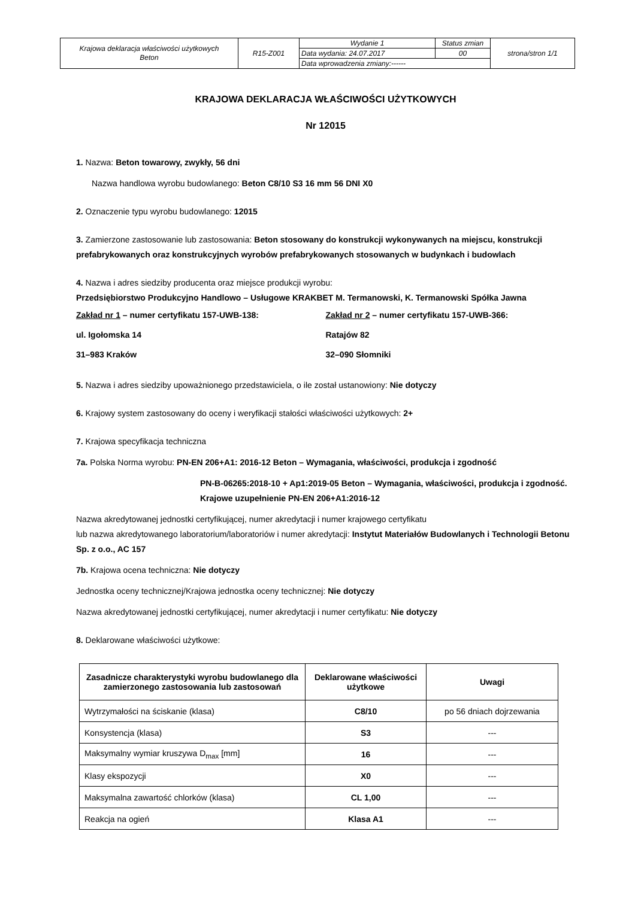| Krajowa deklaracja właściwości użytkowych Beton | R15-Z001 | Wydanie 1 | Status zmian | strona/stron 1/1 |
| | | Data wydania: 24.07.2017 | 00 | |
| | | Data wprowadzenia zmiany:------ | | |
KRAJOWA DEKLARACJA WŁAŚCIWOŚCI UŻYTKOWYCH
Nr 12015
1. Nazwa: Beton towarowy, zwykły, 56 dni
Nazwa handlowa wyrobu budowlanego: Beton C8/10 S3 16 mm 56 DNI X0
2. Oznaczenie typu wyrobu budowlanego: 12015
3. Zamierzone zastosowanie lub zastosowania: Beton stosowany do konstrukcji wykonywanych na miejscu, konstrukcji prefabrykowanych oraz konstrukcyjnych wyrobów prefabrykowanych stosowanych w budynkach i budowlach
4. Nazwa i adres siedziby producenta oraz miejsce produkcji wyrobu:
Przedsiębiorstwo Produkcyjno Handlowo – Usługowe KRAKBET M. Termanowski, K. Termanowski Spółka Jawna
Zakład nr 1 – numer certyfikatu 157-UWB-138:
ul. Igołomska 14
31–983 Kraków
Zakład nr 2 – numer certyfikatu 157-UWB-366:
Ratajów 82
32–090 Słomniki
5. Nazwa i adres siedziby upoważnionego przedstawiciela, o ile został ustanowiony: Nie dotyczy
6. Krajowy system zastosowany do oceny i weryfikacji stałości właściwości użytkowych: 2+
7. Krajowa specyfikacja techniczna
7a. Polska Norma wyrobu: PN-EN 206+A1: 2016-12 Beton – Wymagania, właściwości, produkcja i zgodność
PN-B-06265:2018-10 + Ap1:2019-05 Beton – Wymagania, właściwości, produkcja i zgodność. Krajowe uzupełnienie PN-EN 206+A1:2016-12
Nazwa akredytowanej jednostki certyfikującej, numer akredytacji i numer krajowego certyfikatu
lub nazwa akredytowanego laboratorium/laboratoriów i numer akredytacji: Instytut Materiałów Budowlanych i Technologii Betonu Sp. z o.o., AC 157
7b. Krajowa ocena techniczna: Nie dotyczy
Jednostka oceny technicznej/Krajowa jednostka oceny technicznej: Nie dotyczy
Nazwa akredytowanej jednostki certyfikującej, numer akredytacji i numer certyfikatu: Nie dotyczy
8. Deklarowane właściwości użytkowe:
| Zasadnicze charakterystyki wyrobu budowlanego dla zamierzonego zastosowania lub zastosowań | Deklarowane właściwości użytkowe | Uwagi |
| --- | --- | --- |
| Wytrzymałości na ściskanie (klasa) | C8/10 | po 56 dniach dojrzewania |
| Konsystencja (klasa) | S3 | --- |
| Maksymalny wymiar kruszywa D<sub>max</sub> [mm] | 16 | --- |
| Klasy ekspozycji | X0 | --- |
| Maksymalna zawartość chlorków (klasa) | CL 1,00 | --- |
| Reakcja na ogień | Klasa A1 | --- |